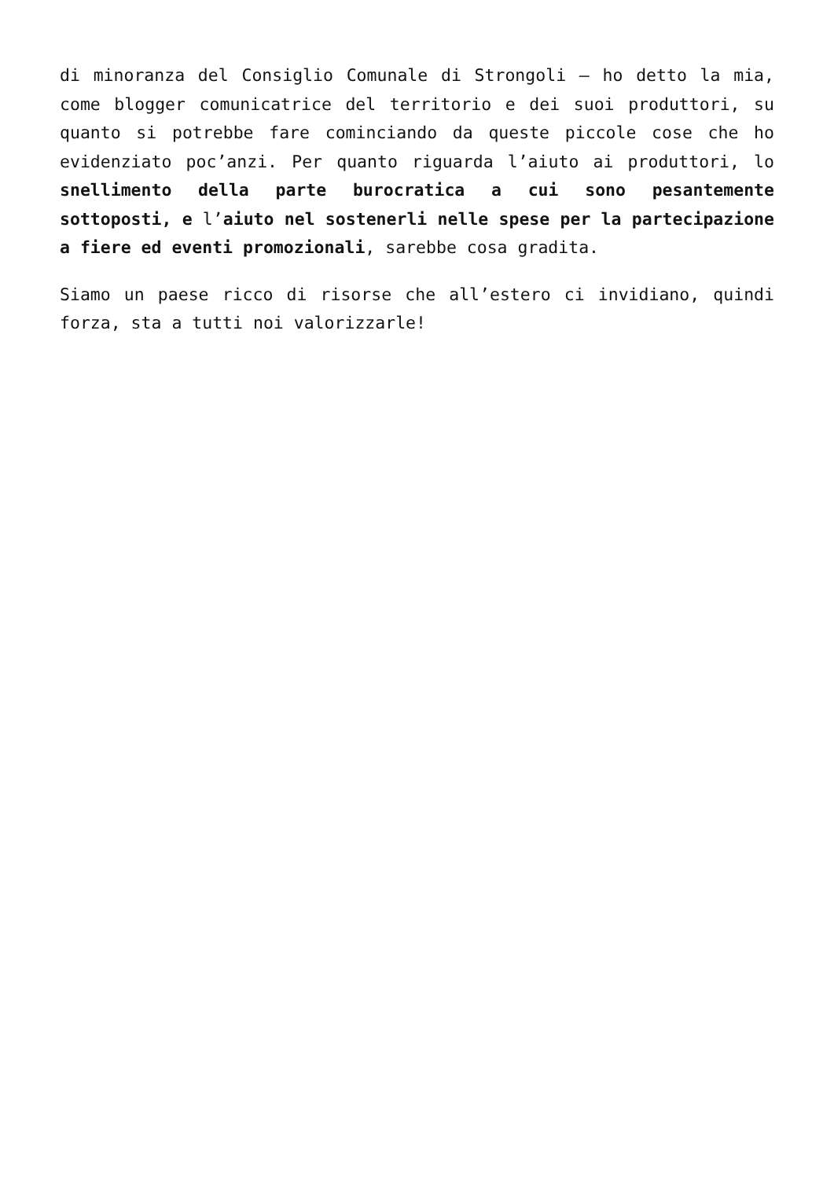di minoranza del Consiglio Comunale di Strongoli – ho detto la mia, come blogger comunicatrice del territorio e dei suoi produttori, su quanto si potrebbe fare cominciando da queste piccole cose che ho evidenziato poc’anzi. Per quanto riguarda l’aiuto ai produttori, lo snellimento della parte burocratica a cui sono pesantemente sottoposti, e l’aiuto nel sostenerli nelle spese per la partecipazione a fiere ed eventi promozionali, sarebbe cosa gradita.
Siamo un paese ricco di risorse che all’estero ci invidiano, quindi forza, sta a tutti noi valorizzarle!